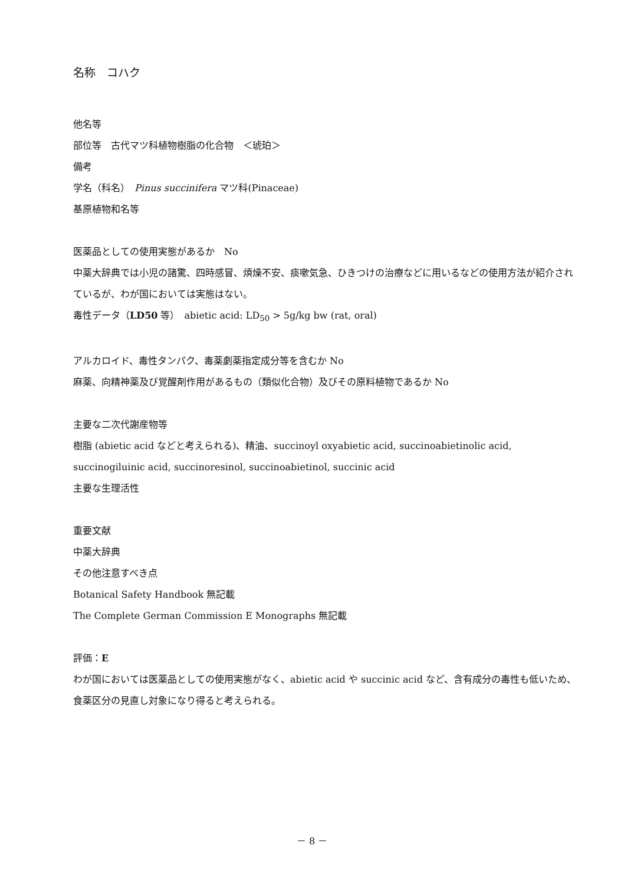名称　コハク
他名等
部位等　古代マツ科植物樹脂の化合物　＜琥珀＞
備考
学名（科名）　Pinus succinifera マツ科(Pinaceae)
基原植物和名等
医薬品としての使用実態があるか　No
中薬大辞典では小児の諸驚、四時感冒、煩燥不安、痰嗽気急、ひきつけの治療などに用いるなどの使用方法が紹介されているが、わが国においては実態はない。
毒性データ（LD50 等）　abietic acid: LD<sub>50</sub> > 5g/kg bw (rat, oral)
アルカロイド、毒性タンパク、毒薬劇薬指定成分等を含むか No
麻薬、向精神薬及び覚醒剤作用があるもの（類似化合物）及びその原料植物であるか No
主要な二次代謝産物等
樹脂 (abietic acid などと考えられる)、精油、succinoyl oxyabietic acid, succinoabietinolic acid, succinogiluinic acid, succinoresinol, succinoabietinol, succinic acid
主要な生理活性
重要文献
中薬大辞典
その他注意すべき点
Botanical Safety Handbook 無記載
The Complete German Commission E Monographs 無記載
評価：E
わが国においては医薬品としての使用実態がなく、abietic acid や succinic acid など、含有成分の毒性も低いため、食薬区分の見直し対象になり得ると考えられる。
－ 8 －